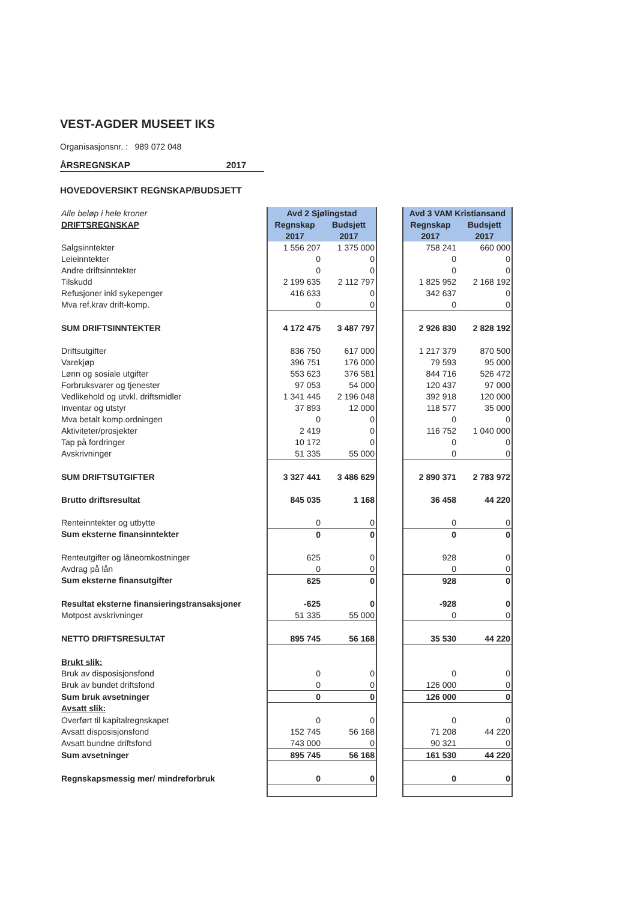VEST-AGDER MUSEET IKS
Organisasjonsnr. : 989 072 048
ÅRSREGNSKAP 2017
HOVEDOVERSIKT REGNSKAP/BUDSJETT
| Alle beløp i hele kroner | Avd 2 Sjølingstad | | | Avd 3 VAM Kristiansand | |
| DRIFTSREGNSKAP | Regnskap | Budsjett | | Regnskap | Budsjett |
| | 2017 | 2017 | | 2017 | 2017 |
| Salgsinntekter | 1 556 207 | 1 375 000 | | 758 241 | 660 000 |
| Leieinntekter | 0 | 0 | | 0 | 0 |
| Andre driftsinntekter | 0 | 0 | | 0 | 0 |
| Tilskudd | 2 199 635 | 2 112 797 | | 1 825 952 | 2 168 192 |
| Refusjoner inkl sykepenger | 416 633 | 0 | | 342 637 | 0 |
| Mva ref.krav drift-komp. | 0 | 0 | | 0 | 0 |
| SUM DRIFTSINNTEKTER | 4 172 475 | 3 487 797 | | 2 926 830 | 2 828 192 |
| Driftsutgifter | 836 750 | 617 000 | | 1 217 379 | 870 500 |
| Varekjøp | 396 751 | 176 000 | | 79 593 | 95 000 |
| Lønn og sosiale utgifter | 553 623 | 376 581 | | 844 716 | 526 472 |
| Forbruksvarer og tjenester | 97 053 | 54 000 | | 120 437 | 97 000 |
| Vedlikehold og utvkl. driftsmidler | 1 341 445 | 2 196 048 | | 392 918 | 120 000 |
| Inventar og utstyr | 37 893 | 12 000 | | 118 577 | 35 000 |
| Mva betalt komp.ordningen | 0 | 0 | | 0 | 0 |
| Aktiviteter/prosjekter | 2 419 | 0 | | 116 752 | 1 040 000 |
| Tap på fordringer | 10 172 | 0 | | 0 | 0 |
| Avskrivninger | 51 335 | 55 000 | | 0 | 0 |
| SUM DRIFTSUTGIFTER | 3 327 441 | 3 486 629 | | 2 890 371 | 2 783 972 |
| Brutto driftsresultat | 845 035 | 1 168 | | 36 458 | 44 220 |
| Renteinntekter og utbytte | 0 | 0 | | 0 | 0 |
| Sum eksterne finansinntekter | 0 | 0 | | 0 | 0 |
| Renteutgifter og låneomkostninger | 625 | 0 | | 928 | 0 |
| Avdrag på lån | 0 | 0 | | 0 | 0 |
| Sum eksterne finansutgifter | 625 | 0 | | 928 | 0 |
| Resultat eksterne finansieringstransaksjoner | -625 | 0 | | -928 | 0 |
| Motpost avskrivninger | 51 335 | 55 000 | | 0 | 0 |
| NETTO DRIFTSRESULTAT | 895 745 | 56 168 | | 35 530 | 44 220 |
| Brukt slik: | | | | | |
| Bruk av disposisjonsfond | 0 | 0 | | 0 | 0 |
| Bruk av bundet driftsfond | 0 | 0 | | 126 000 | 0 |
| Sum bruk avsetninger | 0 | 0 | | 126 000 | 0 |
| Avsatt slik: | | | | | |
| Overført til kapitalregnskapet | 0 | 0 | | 0 | 0 |
| Avsatt disposisjonsfond | 152 745 | 56 168 | | 71 208 | 44 220 |
| Avsatt bundne driftsfond | 743 000 | 0 | | 90 321 | 0 |
| Sum avsetninger | 895 745 | 56 168 | | 161 530 | 44 220 |
| Regnskapsmessig mer/ mindreforbruk | 0 | 0 | | 0 | 0 |